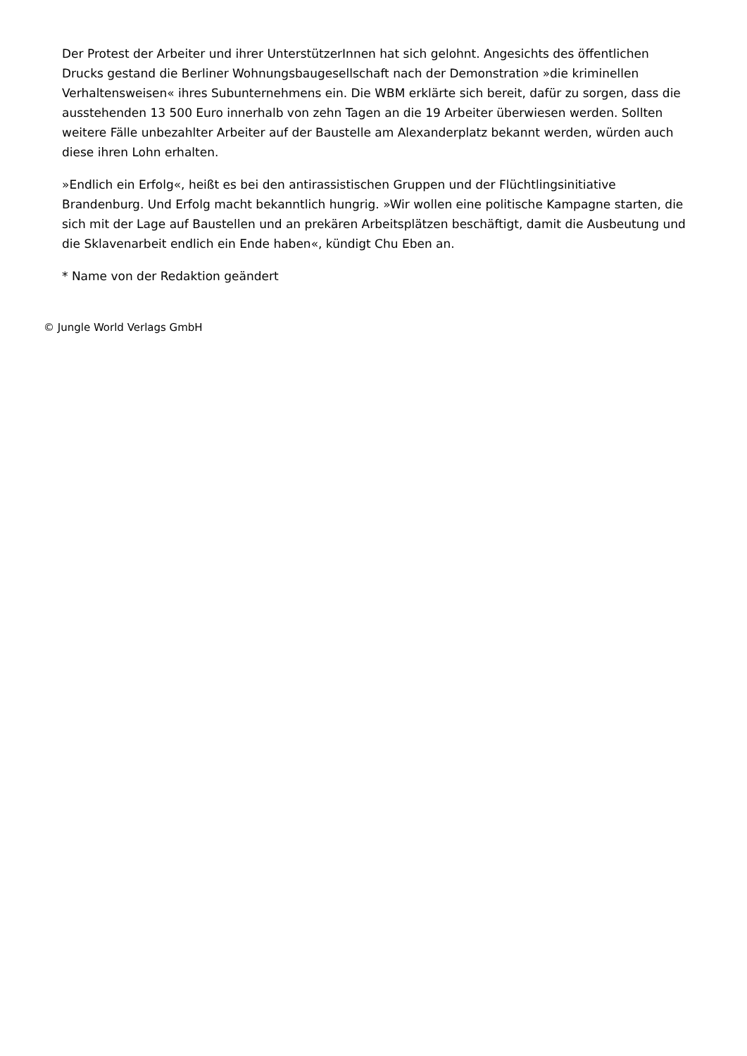Der Protest der Arbeiter und ihrer UnterstützerInnen hat sich gelohnt. Angesichts des öffentlichen Drucks gestand die Berliner Wohnungsbaugesellschaft nach der Demonstration »die kriminellen Verhaltensweisen« ihres Subunternehmens ein. Die WBM erklärte sich bereit, dafür zu sorgen, dass die ausstehenden 13 500 Euro innerhalb von zehn Tagen an die 19 Arbeiter überwiesen werden. Sollten weitere Fälle unbezahlter Arbeiter auf der Baustelle am Alexanderplatz bekannt werden, würden auch diese ihren Lohn erhalten.
»Endlich ein Erfolg«, heißt es bei den antirassistischen Gruppen und der Flüchtlingsinitiative Brandenburg. Und Erfolg macht bekanntlich hungrig. »Wir wollen eine politische Kampagne starten, die sich mit der Lage auf Baustellen und an prekären Arbeitsplätzen beschäftigt, damit die Ausbeutung und die Sklavenarbeit endlich ein Ende haben«, kündigt Chu Eben an.
* Name von der Redaktion geändert
© Jungle World Verlags GmbH